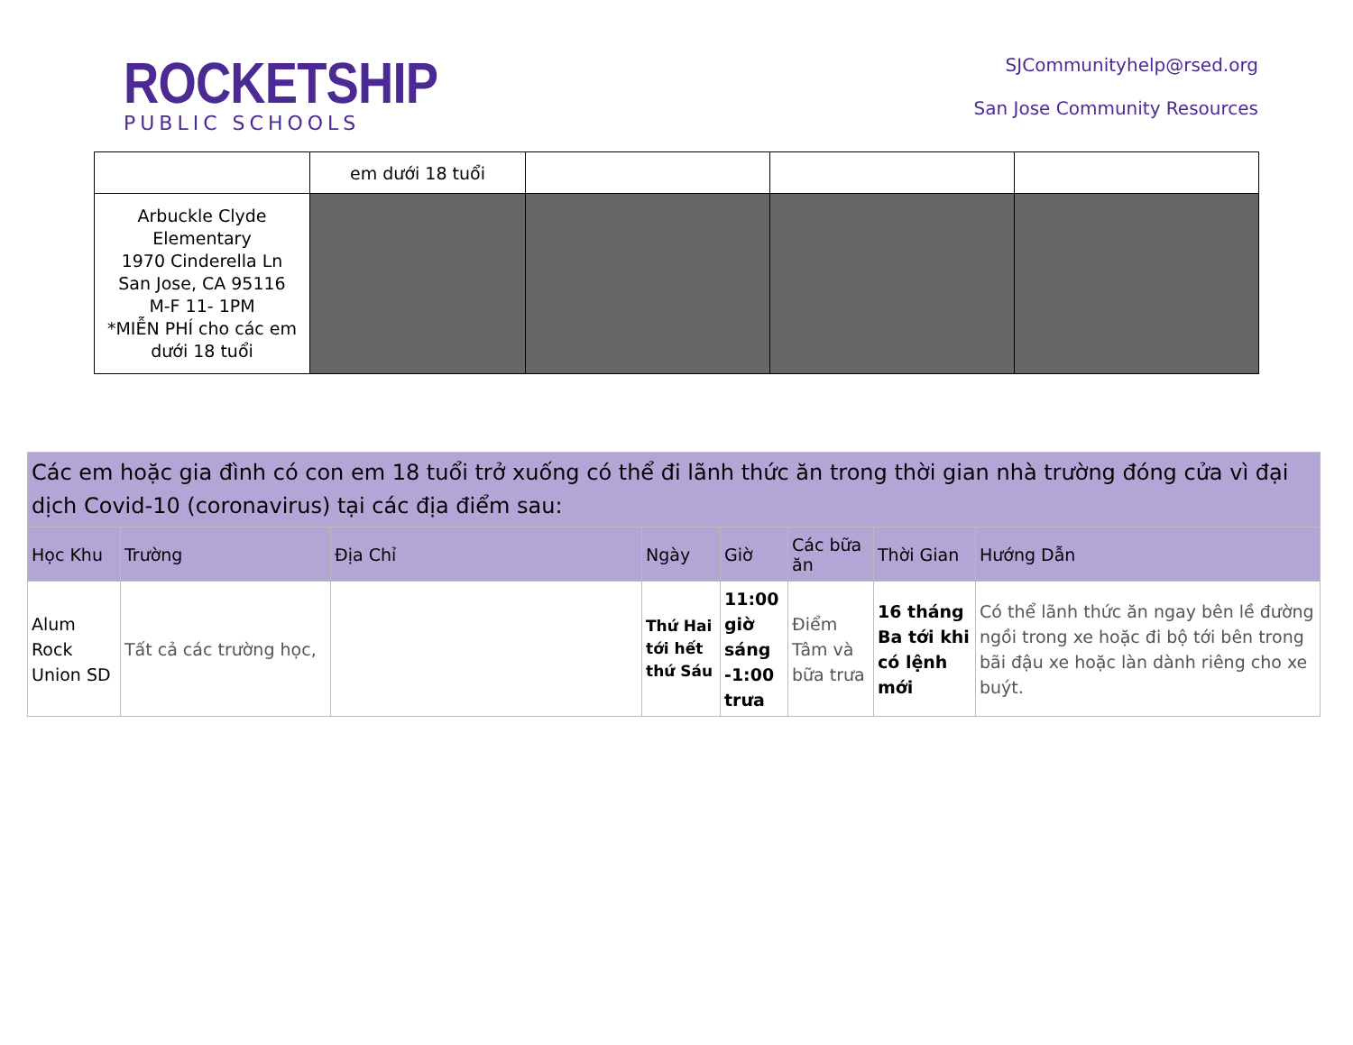ROCKETSHIP
PUBLIC SCHOOLS
SJCommunityhelp@rsed.org
San Jose Community Resources
| | em dưới 18 tuổi | | | |
| Arbuckle Clyde Elementary 1970 Cinderella Ln San Jose, CA 95116 M-F 11- 1PM *MIỄN PHÍ cho các em dưới 18 tuổi | | | | |
| Các em hoặc gia đình có con em 18 tuổi trở xuống có thể đi lãnh thức ăn trong thời gian nhà trường đóng cửa vì đại dịch Covid-10 (coronavirus) tại các địa điểm sau: | | | | | | | |
| --- | --- | --- | --- | --- | --- | --- | --- |
| Học Khu | Trường | Địa Chỉ | Ngày | Giờ | Các bữa ăn | Thời Gian | Hướng Dẫn |
| Alum Rock Union SD | Tất cả các trường học, | | Thứ Hai tới hết thứ Sáu | 11:00 giờ sáng -1:00 trưa | Điểm Tâm và bữa trưa | 16 tháng Ba tới khi có lệnh mới | Có thể lãnh thức ăn ngay bên lề đường ngồi trong xe hoặc đi bộ tới bên trong bãi đậu xe hoặc làn dành riêng cho xe buýt. |